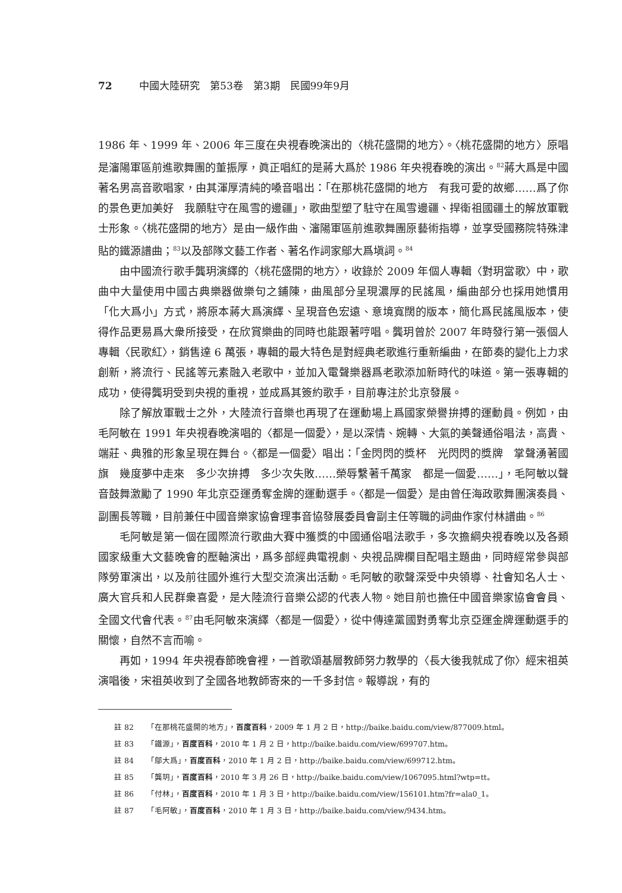72 中國大陸研究　第53卷　第3期　民國99年9月
1986 年、1999 年、2006 年三度在央視春晚演出的〈桃花盛開的地方〉。〈桃花盛開的地方〉原唱是瀋陽軍區前進歌舞團的董振厚，眞正唱紅的是蔣大爲於 1986 年央視春晚的演出。<sup>82</sup>蔣大爲是中國著名男高音歌唱家，由其渾厚清純的嗓音唱出：「在那桃花盛開的地方　有我可愛的故鄉……爲了你的景色更加美好　我願駐守在風雪的邊疆」，歌曲型塑了駐守在風雪邊疆、捍衛祖國疆土的解放軍戰士形象。〈桃花盛開的地方〉是由一級作曲、瀋陽軍區前進歌舞團原藝術指導，並享受國務院特殊津貼的鐵源譜曲；<sup>83</sup>以及部隊文藝工作者、著名作詞家鄔大爲塡詞。<sup>84</sup>
由中國流行歌手龔玥演繹的〈桃花盛開的地方〉，收錄於 2009 年個人專輯〈對玥當歌〉中，歌曲中大量使用中國古典樂器做樂句之鋪陳，曲風部分呈現濃厚的民謠風，編曲部分也採用她慣用「化大爲小」方式，將原本蔣大爲演繹、呈現音色宏遠、意境寬闊的版本，簡化爲民謠風版本，使得作品更易爲大衆所接受，在欣賞樂曲的同時也能跟著哼唱。龔玥曾於 2007 年時發行第一張個人專輯〈民歌紅〉，銷售達 6 萬張，專輯的最大特色是對經典老歌進行重新編曲，在節奏的變化上力求創新，將流行、民謠等元素融入老歌中，並加入電聲樂器爲老歌添加新時代的味道。第一張專輯的成功，使得龔玥受到央視的重視，並成爲其簽約歌手，目前專注於北京發展。
除了解放軍戰士之外，大陸流行音樂也再現了在運動場上爲國家榮譽拚搏的運動員。例如，由毛阿敏在 1991 年央視春晚演唱的〈都是一個愛〉，是以深情、婉轉、大氣的美聲通俗唱法，高貴、端莊、典雅的形象呈現在舞台。〈都是一個愛〉唱出：「金閃閃的獎杯　光閃閃的獎牌　掌聲湧著國旗　幾度夢中走來　多少次拚搏　多少次失敗……榮辱繫著千萬家　都是一個愛……」，毛阿敏以聲音鼓舞激勵了 1990 年北京亞運勇奪金牌的運動選手。〈都是一個愛〉是由曾任海政歌舞團演奏員、副團長等職，目前兼任中國音樂家協會理事音協發展委員會副主任等職的詞曲作家付林譜曲。<sup>86</sup>
毛阿敏是第一個在國際流行歌曲大賽中獲獎的中國通俗唱法歌手，多次擔綱央視春晚以及各類國家級重大文藝晚會的壓軸演出，爲多部經典電視劇、央視品牌欄目配唱主題曲，同時經常參與部隊勞軍演出，以及前往國外進行大型交流演出活動。毛阿敏的歌聲深受中央領導、社會知名人士、廣大官兵和人民群衆喜愛，是大陸流行音樂公認的代表人物。她目前也擔任中國音樂家協會會員、全國文代會代表。<sup>87</sup>由毛阿敏來演繹〈都是一個愛〉，從中傳達黨國對勇奪北京亞運金牌運動選手的關懷，自然不言而喻。
再如，1994 年央視春節晚會裡，一首歌頌基層教師努力教學的〈長大後我就成了你〉經宋祖英演唱後，宋祖英收到了全國各地教師寄來的一千多封信。報導說，有的
註 82 「在那桃花盛開的地方」，百度百科，2009 年 1 月 2 日，http://baike.baidu.com/view/877009.html。
註 83 「鐵源」，百度百科，2010 年 1 月 2 日，http://baike.baidu.com/view/699707.htm。
註 84 「鄔大爲」，百度百科，2010 年 1 月 2 日，http://baike.baidu.com/view/699712.htm。
註 85 「龔玥」，百度百科，2010 年 3 月 26 日，http://baike.baidu.com/view/1067095.html?wtp=tt。
註 86 「付林」，百度百科，2010 年 1 月 3 日，http://baike.baidu.com/view/156101.htm?fr=ala0_1。
註 87 「毛阿敏」，百度百科，2010 年 1 月 3 日，http://baike.baidu.com/view/9434.htm。